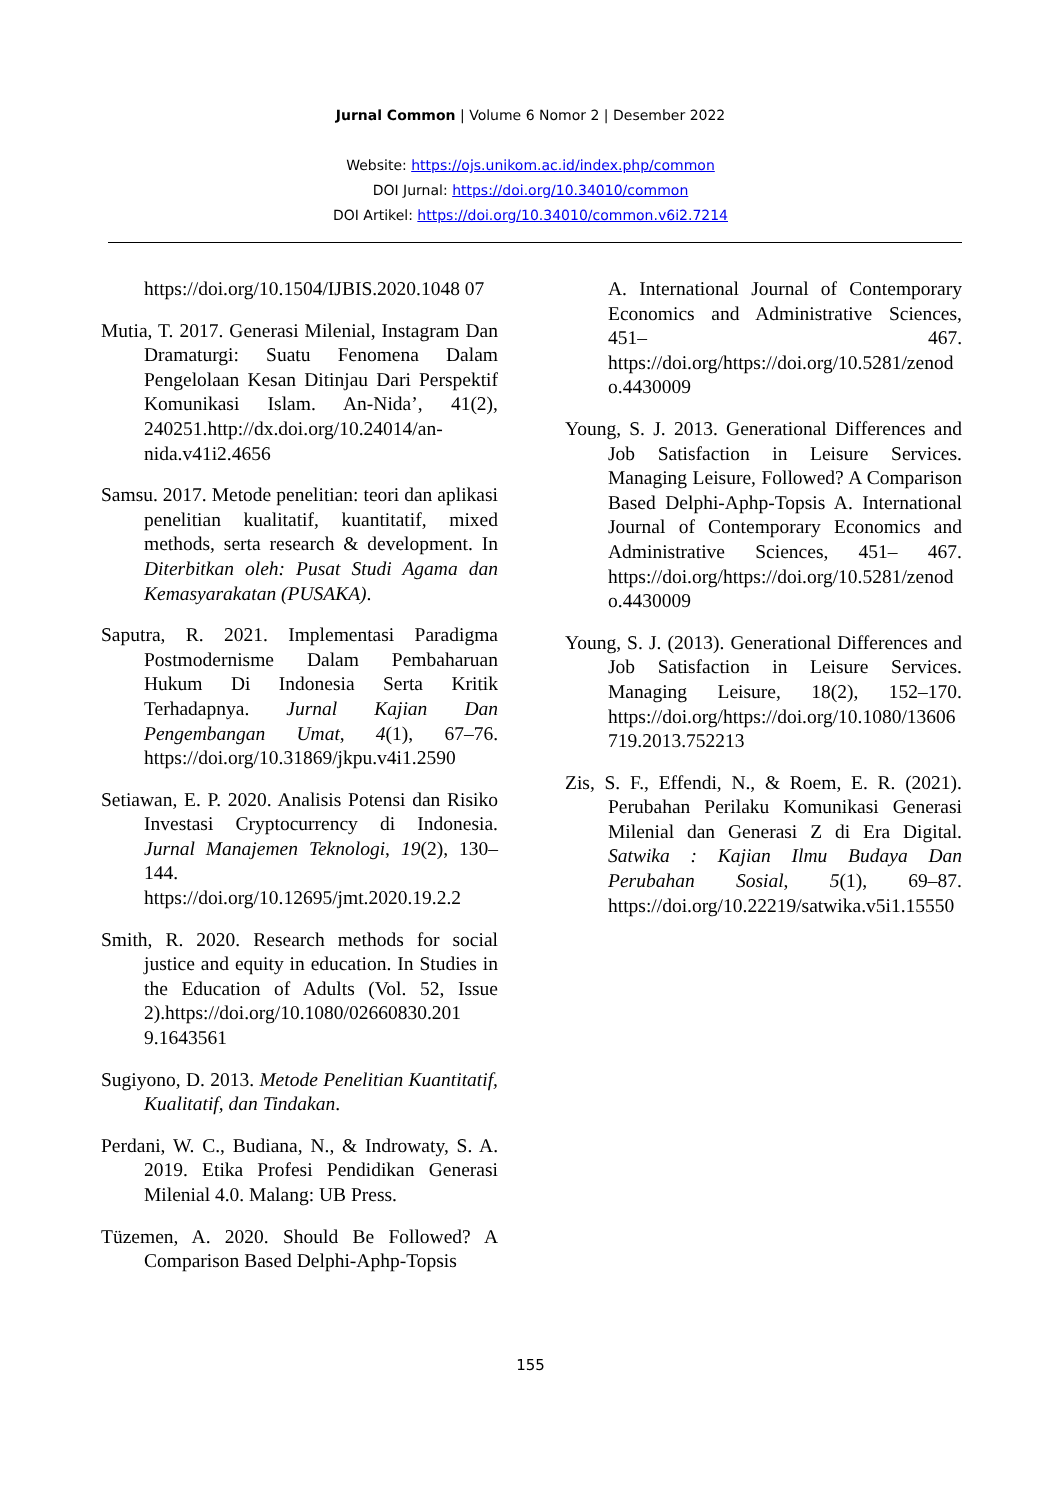Jurnal Common | Volume 6 Nomor 2 | Desember 2022
Website: https://ojs.unikom.ac.id/index.php/common
DOI Jurnal: https://doi.org/10.34010/common
DOI Artikel: https://doi.org/10.34010/common.v6i2.7214
https://doi.org/10.1504/IJBIS.2020.1048 07
Mutia, T. 2017. Generasi Milenial, Instagram Dan Dramaturgi: Suatu Fenomena Dalam Pengelolaan Kesan Ditinjau Dari Perspektif Komunikasi Islam. An-Nida’, 41(2), 240251.http://dx.doi.org/10.24014/an-nida.v41i2.4656
Samsu. 2017. Metode penelitian: teori dan aplikasi penelitian kualitatif, kuantitatif, mixed methods, serta research & development. In Diterbitkan oleh: Pusat Studi Agama dan Kemasyarakatan (PUSAKA).
Saputra, R. 2021. Implementasi Paradigma Postmodernisme Dalam Pembaharuan Hukum Di Indonesia Serta Kritik Terhadapnya. Jurnal Kajian Dan Pengembangan Umat, 4(1), 67–76. https://doi.org/10.31869/jkpu.v4i1.2590
Setiawan, E. P. 2020. Analisis Potensi dan Risiko Investasi Cryptocurrency di Indonesia. Jurnal Manajemen Teknologi, 19(2), 130–144. https://doi.org/10.12695/jmt.2020.19.2.2
Smith, R. 2020. Research methods for social justice and equity in education. In Studies in the Education of Adults (Vol. 52, Issue 2).https://doi.org/10.1080/02660830.201 9.1643561
Sugiyono, D. 2013. Metode Penelitian Kuantitatif, Kualitatif, dan Tindakan.
Perdani, W. C., Budiana, N., & Indrowaty, S. A. 2019. Etika Profesi Pendidikan Generasi Milenial 4.0. Malang: UB Press.
Tüzemen, A. 2020. Should Be Followed? A Comparison Based Delphi-Aphp-Topsis
A. International Journal of Contemporary Economics and Administrative Sciences, 451– 467. https://doi.org/https://doi.org/10.5281/zenodo.4430009
Young, S. J. 2013. Generational Differences and Job Satisfaction in Leisure Services. Managing Leisure, Followed? A Comparison Based Delphi-Aphp-Topsis A. International Journal of Contemporary Economics and Administrative Sciences, 451– 467. https://doi.org/https://doi.org/10.5281/zenodo.4430009
Young, S. J. (2013). Generational Differences and Job Satisfaction in Leisure Services. Managing Leisure, 18(2), 152–170. https://doi.org/https://doi.org/10.1080/13606719.2013.752213
Zis, S. F., Effendi, N., & Roem, E. R. (2021). Perubahan Perilaku Komunikasi Generasi Milenial dan Generasi Z di Era Digital. Satwika : Kajian Ilmu Budaya Dan Perubahan Sosial, 5(1), 69–87. https://doi.org/10.22219/satwika.v5i1.15550
155